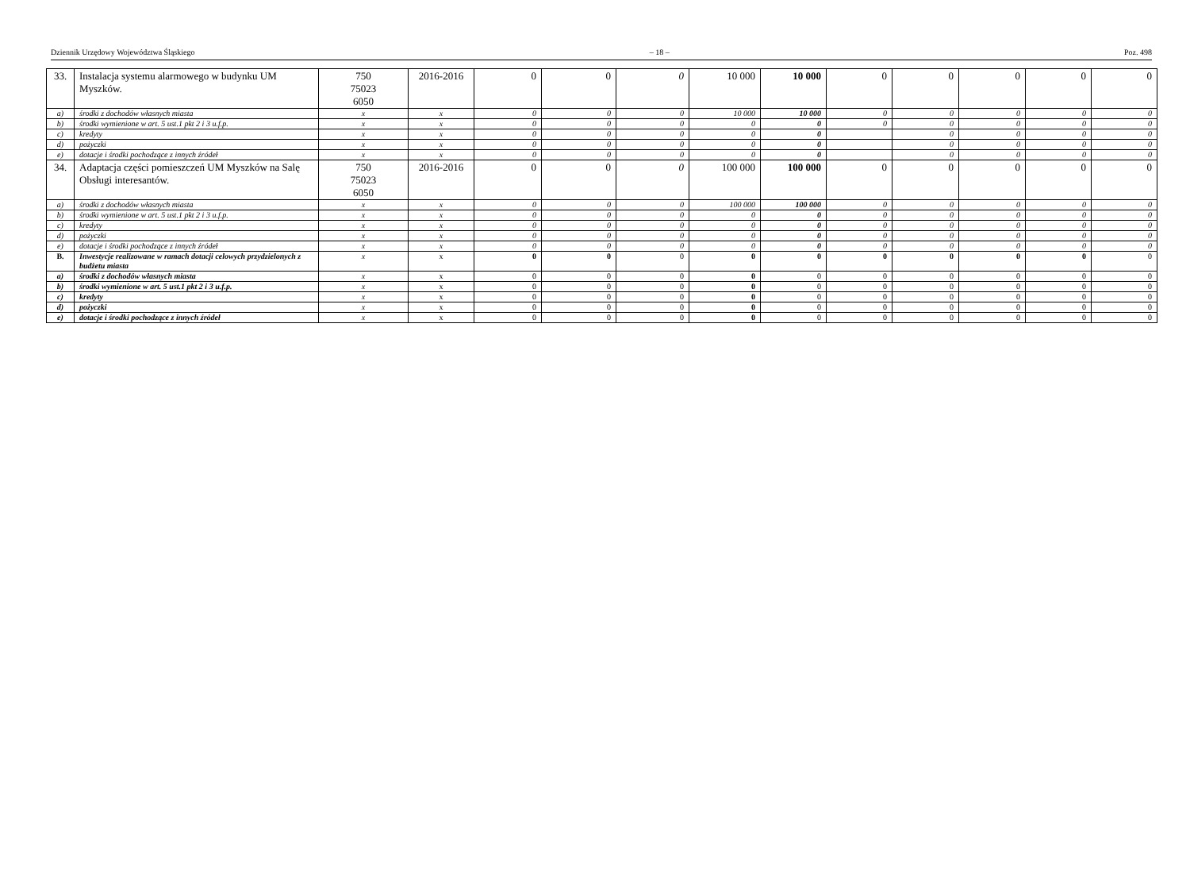Dziennik Urzędowy Województwa Śląskiego – 18 – Poz. 498
| 33. | Instalacja systemu alarmowego w budynku UM Myszków. | 750 75023 6050 | 2016-2016 | 0 | 0 | 0 | 10 000 | 10 000 | 0 | 0 | 0 | 0 | 0 |
| a) | środki z dochodów własnych miasta | x | x | 0 | 0 | 0 | 10 000 | 10 000 | 0 | 0 | 0 | 0 | 0 |
| b) | środki wymienione w art. 5 ust.1 pkt 2 i 3 u.f.p. | x | x | 0 | 0 | 0 | 0 | 0 | 0 | 0 | 0 | 0 | 0 |
| c) | kredyty | x | x | 0 | 0 | 0 | 0 | 0 | | 0 | 0 | 0 | 0 |
| d) | pożyczki | x | x | 0 | 0 | 0 | 0 | 0 | | 0 | 0 | 0 | 0 |
| e) | dotacje i środki pochodzące z innych źródeł | x | x | 0 | 0 | 0 | 0 | 0 | | 0 | 0 | 0 | 0 |
| 34. | Adaptacja części pomieszczeń UM Myszków na Salę Obsługi interesantów. | 750 75023 6050 | 2016-2016 | 0 | 0 | 0 | 100 000 | 100 000 | 0 | 0 | 0 | 0 | 0 |
| a) | środki z dochodów własnych miasta | x | x | 0 | 0 | 0 | 100 000 | 100 000 | 0 | 0 | 0 | 0 | 0 |
| b) | środki wymienione w art. 5 ust.1 pkt 2 i 3 u.f.p. | x | x | 0 | 0 | 0 | 0 | 0 | 0 | 0 | 0 | 0 | 0 |
| c) | kredyty | x | x | 0 | 0 | 0 | 0 | 0 | 0 | 0 | 0 | 0 | 0 |
| d) | pożyczki | x | x | 0 | 0 | 0 | 0 | 0 | 0 | 0 | 0 | 0 | 0 |
| e) | dotacje i środki pochodzące z innych źródeł | x | x | 0 | 0 | 0 | 0 | 0 | 0 | 0 | 0 | 0 | 0 |
| B. | Inwestycje realizowane w ramach dotacji celowych przydzielonych z budżetu miasta | x | x | 0 | 0 | 0 | 0 | 0 | 0 | 0 | 0 | 0 | 0 |
| a) | środki z dochodów własnych miasta | x | x | 0 | 0 | 0 | 0 | 0 | 0 | 0 | 0 | 0 | 0 |
| b) | środki wymienione w art. 5 ust.1 pkt 2 i 3 u.f.p. | x | x | 0 | 0 | 0 | 0 | 0 | 0 | 0 | 0 | 0 | 0 |
| c) | kredyty | x | x | 0 | 0 | 0 | 0 | 0 | 0 | 0 | 0 | 0 | 0 |
| d) | pożyczki | x | x | 0 | 0 | 0 | 0 | 0 | 0 | 0 | 0 | 0 | 0 |
| e) | dotacje i środki pochodzące z innych źródeł | x | x | 0 | 0 | 0 | 0 | 0 | 0 | 0 | 0 | 0 | 0 |